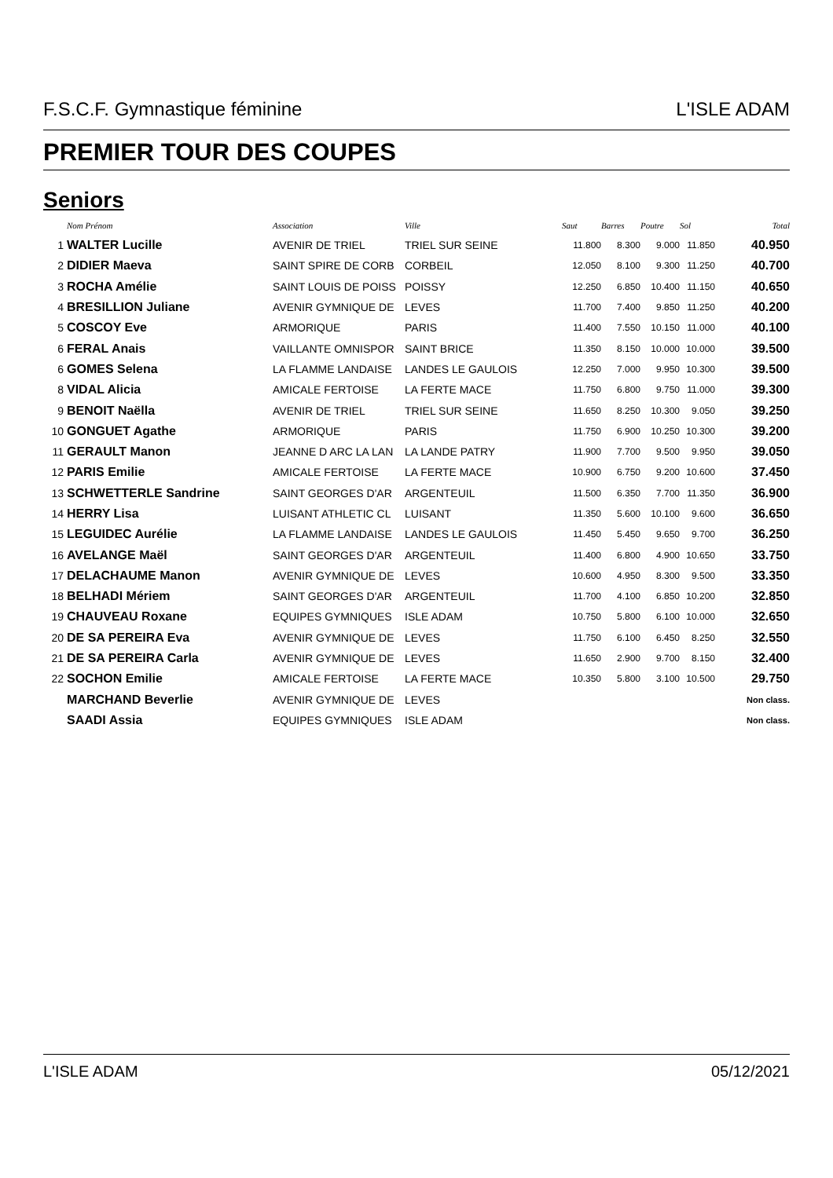F.S.C.F. Gymnastique féminine L'ISLE ADAM
PREMIER TOUR DES COUPES
Seniors
| | Nom Prénom | Association | Ville | Saut | Barres | Poutre | Sol | Total |
| --- | --- | --- | --- | --- | --- | --- | --- | --- |
| 1 | WALTER Lucille | AVENIR DE TRIEL | TRIEL SUR SEINE | 11.800 | 8.300 | 9.000 | 11.850 | 40.950 |
| 2 | DIDIER Maeva | SAINT SPIRE DE CORB | CORBEIL | 12.050 | 8.100 | 9.300 | 11.250 | 40.700 |
| 3 | ROCHA Amélie | SAINT LOUIS DE POISS | POISSY | 12.250 | 6.850 | 10.400 | 11.150 | 40.650 |
| 4 | BRESILLION Juliane | AVENIR GYMNIQUE DE | LEVES | 11.700 | 7.400 | 9.850 | 11.250 | 40.200 |
| 5 | COSCOY Eve | ARMORIQUE | PARIS | 11.400 | 7.550 | 10.150 | 11.000 | 40.100 |
| 6 | FERAL Anais | VAILLANTE OMNISPOR | SAINT BRICE | 11.350 | 8.150 | 10.000 | 10.000 | 39.500 |
| 6 | GOMES Selena | LA FLAMME LANDAISE | LANDES LE GAULOIS | 12.250 | 7.000 | 9.950 | 10.300 | 39.500 |
| 8 | VIDAL Alicia | AMICALE FERTOISE | LA FERTE MACE | 11.750 | 6.800 | 9.750 | 11.000 | 39.300 |
| 9 | BENOIT Naëlla | AVENIR DE TRIEL | TRIEL SUR SEINE | 11.650 | 8.250 | 10.300 | 9.050 | 39.250 |
| 10 | GONGUET Agathe | ARMORIQUE | PARIS | 11.750 | 6.900 | 10.250 | 10.300 | 39.200 |
| 11 | GERAULT Manon | JEANNE D ARC LA LAN | LA LANDE PATRY | 11.900 | 7.700 | 9.500 | 9.950 | 39.050 |
| 12 | PARIS Emilie | AMICALE FERTOISE | LA FERTE MACE | 10.900 | 6.750 | 9.200 | 10.600 | 37.450 |
| 13 | SCHWETTERLE Sandrine | SAINT GEORGES D'AR | ARGENTEUIL | 11.500 | 6.350 | 7.700 | 11.350 | 36.900 |
| 14 | HERRY Lisa | LUISANT ATHLETIC CL | LUISANT | 11.350 | 5.600 | 10.100 | 9.600 | 36.650 |
| 15 | LEGUIDEC Aurélie | LA FLAMME LANDAISE | LANDES LE GAULOIS | 11.450 | 5.450 | 9.650 | 9.700 | 36.250 |
| 16 | AVELANGE Maël | SAINT GEORGES D'AR | ARGENTEUIL | 11.400 | 6.800 | 4.900 | 10.650 | 33.750 |
| 17 | DELACHAUME Manon | AVENIR GYMNIQUE DE | LEVES | 10.600 | 4.950 | 8.300 | 9.500 | 33.350 |
| 18 | BELHADI Mériem | SAINT GEORGES D'AR | ARGENTEUIL | 11.700 | 4.100 | 6.850 | 10.200 | 32.850 |
| 19 | CHAUVEAU Roxane | EQUIPES GYMNIQUES | ISLE ADAM | 10.750 | 5.800 | 6.100 | 10.000 | 32.650 |
| 20 | DE SA PEREIRA Eva | AVENIR GYMNIQUE DE | LEVES | 11.750 | 6.100 | 6.450 | 8.250 | 32.550 |
| 21 | DE SA PEREIRA Carla | AVENIR GYMNIQUE DE | LEVES | 11.650 | 2.900 | 9.700 | 8.150 | 32.400 |
| 22 | SOCHON Emilie | AMICALE FERTOISE | LA FERTE MACE | 10.350 | 5.800 | 3.100 | 10.500 | 29.750 |
| | MARCHAND Beverlie | AVENIR GYMNIQUE DE | LEVES | | | | | Non class. |
| | SAADI Assia | EQUIPES GYMNIQUES | ISLE ADAM | | | | | Non class. |
L'ISLE ADAM 05/12/2021